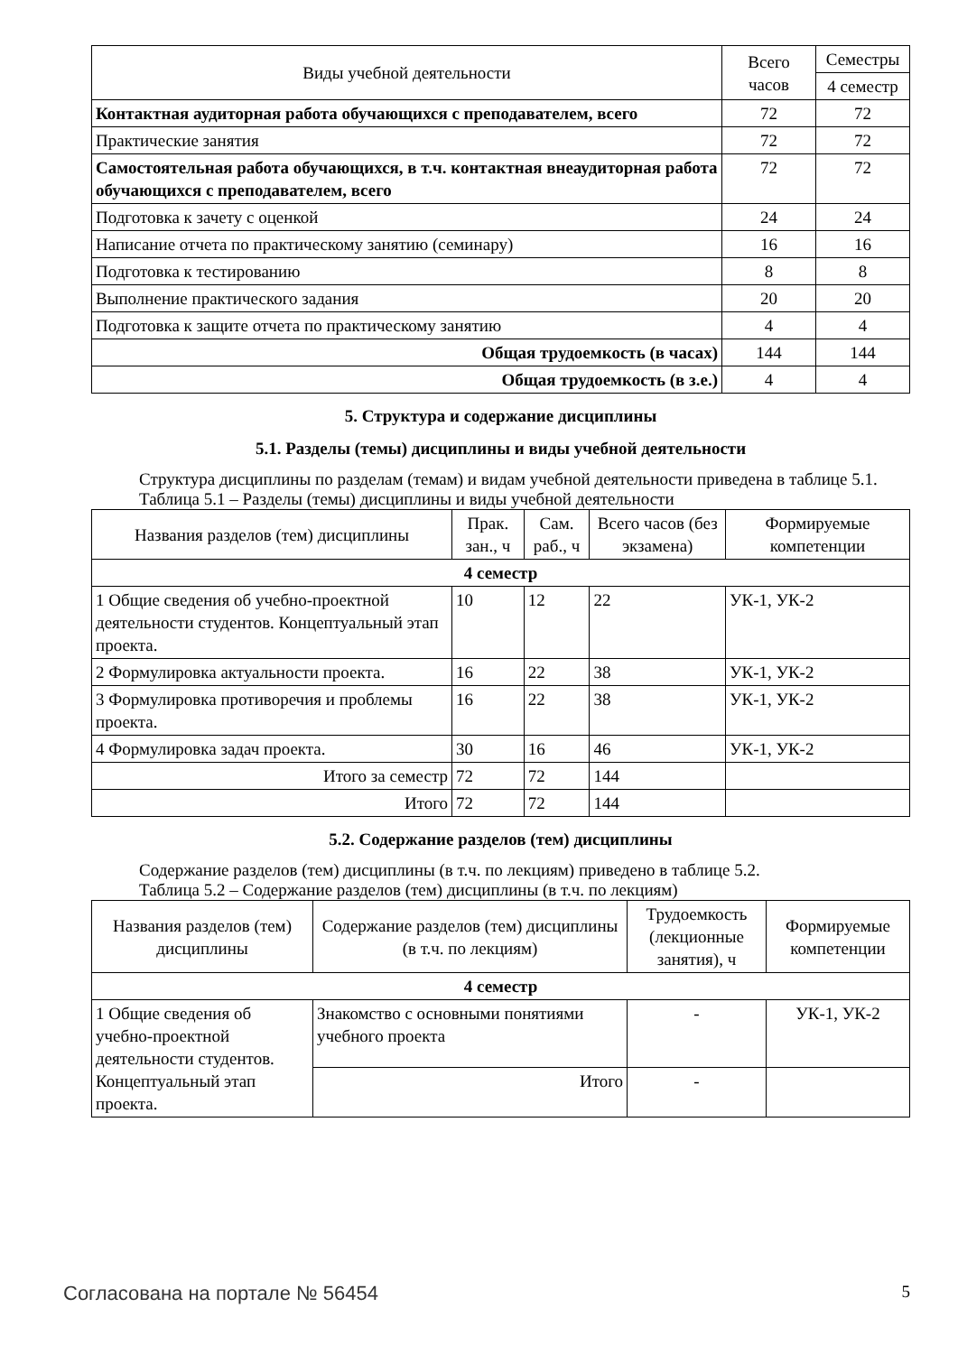| Виды учебной деятельности | Всего часов | Семестры |
| --- | --- | --- |
| | | 4 семестр |
| Контактная аудиторная работа обучающихся с преподавателем, всего | 72 | 72 |
| Практические занятия | 72 | 72 |
| Самостоятельная работа обучающихся, в т.ч. контактная внеаудиторная работа обучающихся с преподавателем, всего | 72 | 72 |
| Подготовка к зачету с оценкой | 24 | 24 |
| Написание отчета по практическому занятию (семинару) | 16 | 16 |
| Подготовка к тестированию | 8 | 8 |
| Выполнение практического задания | 20 | 20 |
| Подготовка к защите отчета по практическому занятию | 4 | 4 |
| Общая трудоемкость (в часах) | 144 | 144 |
| Общая трудоемкость (в з.е.) | 4 | 4 |
5. Структура и содержание дисциплины
5.1. Разделы (темы) дисциплины и виды учебной деятельности
Структура дисциплины по разделам (темам) и видам учебной деятельности приведена в таблице 5.1.
Таблица 5.1 – Разделы (темы) дисциплины и виды учебной деятельности
| Названия разделов (тем) дисциплины | Прак. зан., ч | Сам. раб., ч | Всего часов (без экзамена) | Формируемые компетенции |
| --- | --- | --- | --- | --- |
| 4 семестр | | | | |
| 1 Общие сведения об учебно-проектной деятельности студентов. Концептуальный этап проекта. | 10 | 12 | 22 | УК-1, УК-2 |
| 2 Формулировка актуальности проекта. | 16 | 22 | 38 | УК-1, УК-2 |
| 3 Формулировка противоречия и проблемы проекта. | 16 | 22 | 38 | УК-1, УК-2 |
| 4 Формулировка задач проекта. | 30 | 16 | 46 | УК-1, УК-2 |
| Итого за семестр | 72 | 72 | 144 | |
| Итого | 72 | 72 | 144 | |
5.2. Содержание разделов (тем) дисциплины
Содержание разделов (тем) дисциплины (в т.ч. по лекциям) приведено в таблице 5.2.
Таблица 5.2 – Содержание разделов (тем) дисциплины (в т.ч. по лекциям)
| Названия разделов (тем) дисциплины | Содержание разделов (тем) дисциплины (в т.ч. по лекциям) | Трудоемкость (лекционные занятия), ч | Формируемые компетенции |
| --- | --- | --- | --- |
| 4 семестр | | | |
| 1 Общие сведения об учебно-проектной деятельности студентов. Концептуальный этап проекта. | Знакомство с основными понятиями учебного проекта | - | УК-1, УК-2 |
| | Итого | - | |
Согласована на портале № 56454 5